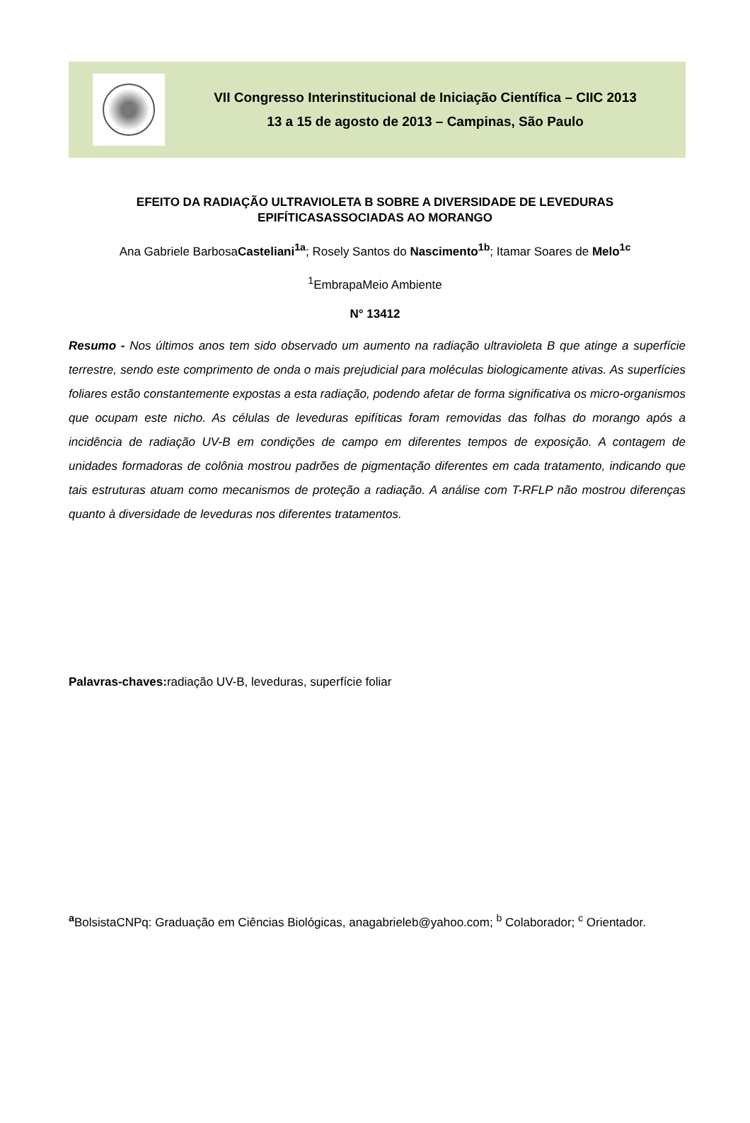VII Congresso Interinstitucional de Iniciação Científica – CIIC 2013
13 a 15 de agosto de 2013 – Campinas, São Paulo
EFEITO DA RADIAÇÃO ULTRAVIOLETA B SOBRE A DIVERSIDADE DE LEVEDURAS EPIFÍTICASASSOCIADAS AO MORANGO
Ana Gabriele BarbosaCasteliani<sup>1a</sup>; Rosely Santos do Nascimento<sup>1b</sup>; Itamar Soares de Melo<sup>1c</sup>
<sup>1</sup> EmbrapaMeio Ambiente
N° 13412
Resumo - Nos últimos anos tem sido observado um aumento na radiação ultravioleta B que atinge a superfície terrestre, sendo este comprimento de onda o mais prejudicial para moléculas biologicamente ativas. As superfícies foliares estão constantemente expostas a esta radiação, podendo afetar de forma significativa os micro-organismos que ocupam este nicho. As células de leveduras epifíticas foram removidas das folhas do morango após a incidência de radiação UV-B em condições de campo em diferentes tempos de exposição. A contagem de unidades formadoras de colônia mostrou padrões de pigmentação diferentes em cada tratamento, indicando que tais estruturas atuam como mecanismos de proteção a radiação. A análise com T-RFLP não mostrou diferenças quanto à diversidade de leveduras nos diferentes tratamentos.
Palavras-chaves: radiação UV-B, leveduras, superfície foliar
<sup>a</sup> BolsistaCNPq: Graduação em Ciências Biológicas, anagabrieleb@yahoo.com; <sup>b</sup> Colaborador; <sup>c</sup> Orientador.